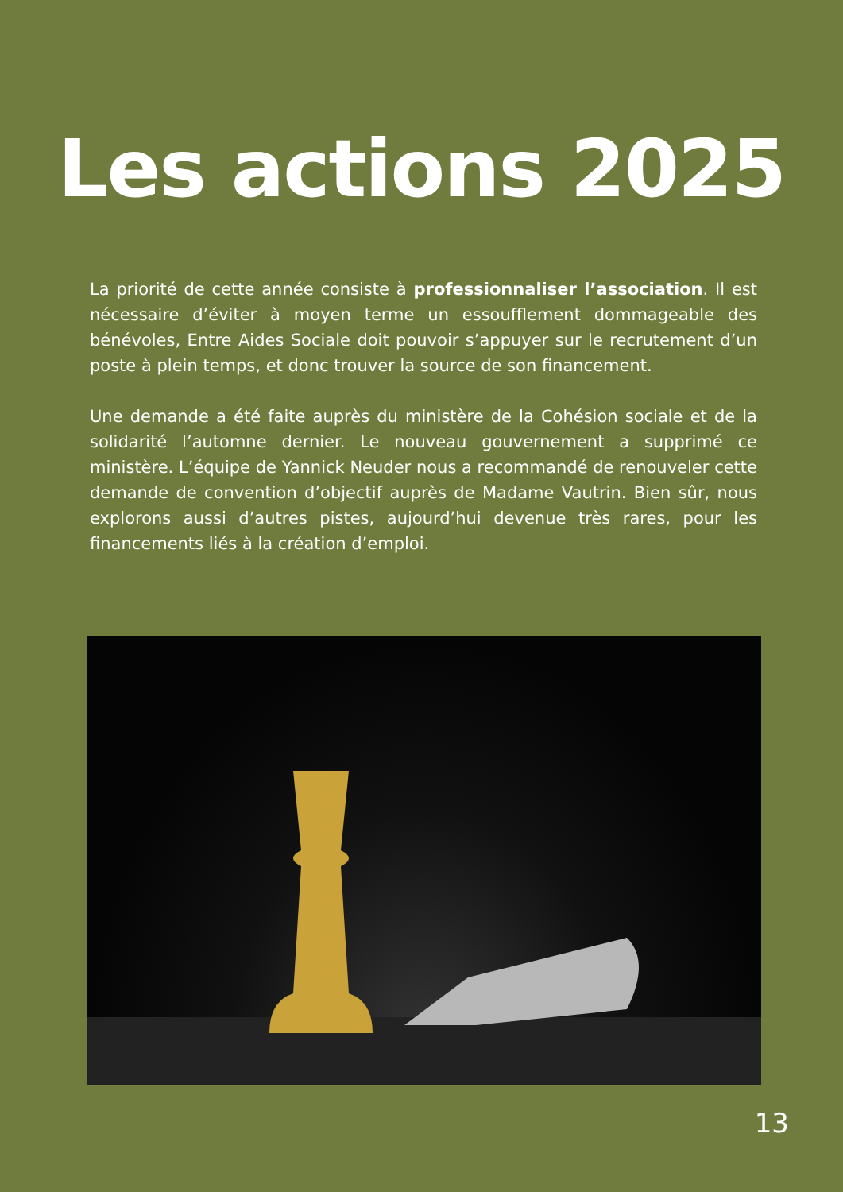Les actions 2025
La priorité de cette année consiste à professionnaliser l’association. Il est nécessaire d’éviter à moyen terme un essoufflement dommageable des bénévoles, Entre Aides Sociale doit pouvoir s’appuyer sur le recrutement d’un poste à plein temps, et donc trouver la source de son financement.
Une demande a été faite auprès du ministère de la Cohésion sociale et de la solidarité l’automne dernier. Le nouveau gouvernement a supprimé ce ministère. L’équipe de Yannick Neuder nous a recommandé de renouveler cette demande de convention d’objectif auprès de Madame Vautrin. Bien sûr, nous explorons aussi d’autres pistes, aujourd’hui devenue très rares, pour les financements liés à la création d’emploi.
13